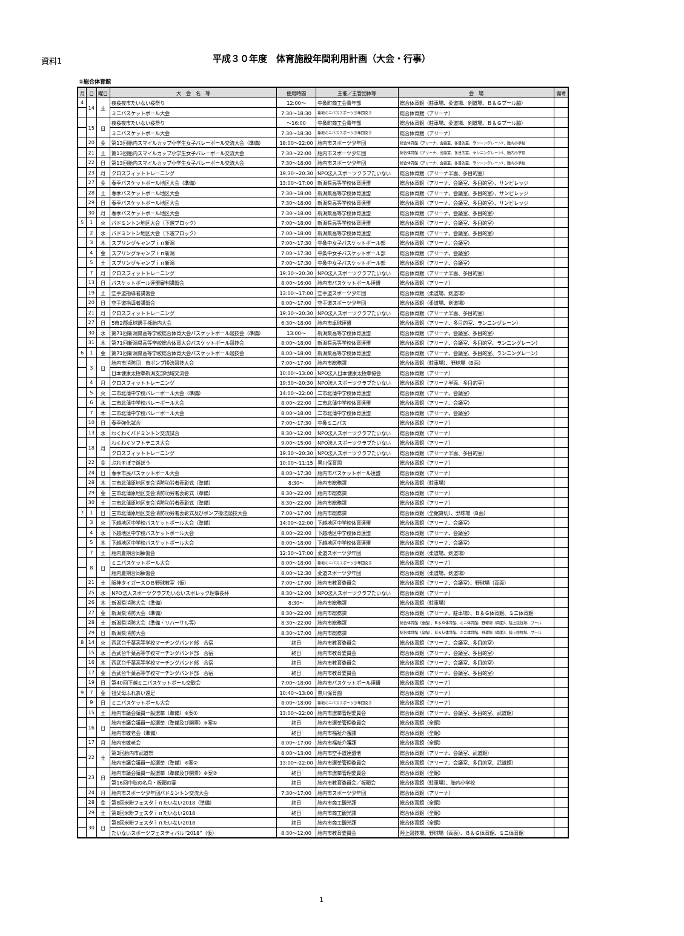資料1
平成３０年度　体育施設年間利用計画（大会・行事）
①総合体育館
| 月 | 日 | 曜日 | 大 会 名 等 | 使用時間 | 主催／主管団体等 | 会 場 | 備考 |
| --- | --- | --- | --- | --- | --- | --- | --- |
| 4 | 14 | 土 | 夜桜夜市たいない桜祭り | 12:00～ | 中条町商工会青年部 | 総合体育館（駐車場、柔道場、剣道場、Ｂ＆Ｇプール脇） | |
| | | | ミニバスケットボール大会 | 7:30～18:30 | 築地ミニバススポーツ少年団女子 | 総合体育館（アリーナ） | |
| | 15 | 日 | 夜桜夜市たいない桜祭り | ～16:00 | 中条町商工会青年部 | 総合体育館（駐車場、柔道場、剣道場、Ｂ＆Ｇプール脇） | |
| | | | ミニバスケットボール大会 | 7:30～18:30 | 築地ミニバススポーツ少年団女子 | 総合体育館（アリーナ） | |
| | 20 | 金 | 第13回胎内スマイルカップ小学生女子バレーボール交流大会（準備） | 18:00～22:00 | 胎内市スポーツ少年団 | 総合体育館（アリーナ、会議室、多目的室、ランニングレーン）、胎内小学校 | |
| | 21 | 土 | 第13回胎内スマイルカップ小学生女子バレーボール交流大会 | 7:30～22:00 | 胎内市スポーツ少年団 | 総合体育館（アリーナ、会議室、多目的室、ランニングレーン）、胎内小学校 | |
| | 22 | 日 | 第13回胎内スマイルカップ小学生女子バレーボール交流大会 | 7:30～18:00 | 胎内市スポーツ少年団 | 総合体育館（アリーナ、会議室、多目的室、ランニングレーン）、胎内小学校 | |
| | 23 | 月 | クロスフィットトレーニング | 19:30～20:30 | NPO法人スポーツクラブたいない | 総合体育館（アリーナ半面、多目的室） | |
| | 27 | 金 | 春季バスケットボール地区大会（準備） | 13:00～17:00 | 新潟県高等学校体育連盟 | 総合体育館（アリーナ、会議室、多目的室）、サンビレッジ | |
| | 28 | 土 | 春季バスケットボール地区大会 | 7:30～18:00 | 新潟県高等学校体育連盟 | 総合体育館（アリーナ、会議室、多目的室）、サンビレッジ | |
| | 29 | 日 | 春季バスケットボール地区大会 | 7:30～18:00 | 新潟県高等学校体育連盟 | 総合体育館（アリーナ、会議室、多目的室）、サンビレッジ | |
| | 30 | 月 | 春季バスケットボール地区大会 | 7:30～18:00 | 新潟県高等学校体育連盟 | 総合体育館（アリーナ、会議室、多目的室） | |
| 5 | 1 | 火 | バドミントン地区大会（下越ブロック） | 7:00～18:00 | 新潟県高等学校体育連盟 | 総合体育館（アリーナ、会議室、多目的室） | |
| | 2 | 水 | バドミントン地区大会（下越ブロック） | 7:00～18:00 | 新潟県高等学校体育連盟 | 総合体育館（アリーナ、会議室、多目的室） | |
| | 3 | 木 | スプリングキャンプｉｎ新潟 | 7:00～17:30 | 中条中女子バスケットボール部 | 総合体育館（アリーナ、会議室） | |
| | 4 | 金 | スプリングキャンプｉｎ新潟 | 7:00～17:30 | 中条中女子バスケットボール部 | 総合体育館（アリーナ、会議室） | |
| | 5 | 土 | スプリングキャンプｉｎ新潟 | 7:00～17:30 | 中条中女子バスケットボール部 | 総合体育館（アリーナ、会議室） | |
| | 7 | 月 | クロスフィットトレーニング | 19:30～20:30 | NPO法人スポーツクラブたいない | 総合体育館（アリーナ半面、多目的室） | |
| | 13 | 日 | バスケットボール連盟審判講習会 | 8:00～16:00 | 胎内市バスケットボール連盟 | 総合体育館（アリーナ） | |
| | 19 | 土 | 空手道指導者講習会 | 13:00～17:00 | 空手道スポーツ少年団 | 総合体育館（柔道場、剣道場） | |
| | 20 | 日 | 空手道指導者講習会 | 8:00～17:00 | 空手道スポーツ少年団 | 総合体育館（柔道場、剣道場） | |
| | 21 | 月 | クロスフィットトレーニング | 19:30～20:30 | NPO法人スポーツクラブたいない | 総合体育館（アリーナ半面、多目的室） | |
| | 27 | 日 | 5市2郡卓球選手権胎内大会 | 6:30～18:00 | 胎内市卓球連盟 | 総合体育館（アリーナ、多目的室、ランニングレーン） | |
| | 30 | 水 | 第71回新潟県高等学校総合体育大会バスケットボール競技会（準備） | 13:00～ | 新潟県高等学校体育連盟 | 総合体育館（アリーナ、会議室、多目的室） | |
| | 31 | 木 | 第71回新潟県高等学校総合体育大会バスケットボール競技会 | 8:00～18:00 | 新潟県高等学校体育連盟 | 総合体育館（アリーナ、会議室、多目的室、ランニングレーン） | |
| 6 | 1 | 金 | 第71回新潟県高等学校総合体育大会バスケットボール競技会 | 8:00～18:00 | 新潟県高等学校体育連盟 | 総合体育館（アリーナ、会議室、多目的室、ランニングレーン） | |
| | 3 | 日 | 胎内市消防団 市ポンプ操法競技大会 | 7:00～17:00 | 胎内市総務課 | 総合体育館（駐車場）、野球場（B面） | |
| | | | 日本健康太極拳新潟支部地域交流会 | 10:00～13:00 | NPO法人日本健康太極拳協会 | 総合体育館（アリーナ） | |
| | 4 | 月 | クロスフィットトレーニング | 19:30～20:30 | NPO法人スポーツクラブたいない | 総合体育館（アリーナ半面、多目的室） | |
| | 5 | 火 | 二市北蒲中学校バレーボール大会（準備） | 14:00～22:00 | 二市北蒲中学校体育連盟 | 総合体育館（アリーナ、会議室） | |
| | 6 | 水 | 二市北蒲中学校バレーボール大会 | 8:00～22:00 | 二市北蒲中学校体育連盟 | 総合体育館（アリーナ、会議室） | |
| | 7 | 木 | 二市北蒲中学校バレーボール大会 | 8:00～18:00 | 二市北蒲中学校体育連盟 | 総合体育館（アリーナ、会議室） | |
| | 10 | 日 | 春季強化試合 | 7:00～17:30 | 中条ミニバス | 総合体育館（アリーナ） | |
| | 13 | 水 | わくわくバドミントン交流試合 | 8:30～12:00 | NPO法人スポーツクラブたいない | 総合体育館（アリーナ） | |
| | 18 | 月 | わくわくソフトテニス大会 | 9:00～15:00 | NPO法人スポーツクラブたいない | 総合体育館（アリーナ） | |
| | | | クロスフィットトレーニング | 19:30～20:30 | NPO法人スポーツクラブたいない | 総合体育館（アリーナ半面、多目的室） | |
| | 22 | 金 | ぷれすぽで遊ぼう | 10:00～11:15 | 黒川保育園 | 総合体育館（アリーナ） | |
| | 24 | 日 | 春季市民バスケットボール大会 | 8:00～17:30 | 胎内市バスケットボール連盟 | 総合体育館（アリーナ） | |
| | 28 | 木 | 三市北蒲原地区支会消防功労者表彰式（準備） | 8:30～ | 胎内市総務課 | 総合体育館（駐車場） | |
| | 29 | 金 | 三市北蒲原地区支会消防功労者表彰式（準備） | 8:30～22:00 | 胎内市総務課 | 総合体育館（アリーナ） | |
| | 30 | 土 | 三市北蒲原地区支会消防功労者表彰式（準備） | 8:30～22:00 | 胎内市総務課 | 総合体育館（アリーナ） | |
| 7 | 1 | 日 | 三市北蒲原地区支会消防功労者表彰式及びポンプ操法競技大会 | 7:00～17:00 | 胎内市総務課 | 総合体育館（全館貸切）、野球場（B面） | |
| | 3 | 火 | 下越地区中学校バスケットボール大会（準備） | 14:00～22:00 | 下越地区中学校体育連盟 | 総合体育館（アリーナ、会議室） | |
| | 4 | 水 | 下越地区中学校バスケットボール大会 | 8:00～22:00 | 下越地区中学校体育連盟 | 総合体育館（アリーナ、会議室） | |
| | 5 | 木 | 下越地区中学校バスケットボール大会 | 8:00～18:00 | 下越地区中学校体育連盟 | 総合体育館（アリーナ、会議室） | |
| | 7 | 土 | 胎内夏期合同練習会 | 12:30～17:00 | 柔道スポーツ少年団 | 総合体育館（柔道場、剣道場） | |
| | 8 | 日 | ミニバスケットボール大会 | 8:00～18:00 | 築地ミニバススポーツ少年団女子 | 総合体育館（アリーナ） | |
| | | | 胎内夏期合同練習会 | 8:00～12:30 | 柔道スポーツ少年団 | 総合体育館（柔道場、剣道場） | |
| | 21 | 土 | 阪神タイガースＯＢ野球教室（仮） | 7:00～17:00 | 胎内市教育委員会 | 総合体育館（アリーナ、会議室）、野球場（両面） | |
| | 25 | 水 | NPO法人スポーツクラブたいないスポレック理事長杯 | 8:30～12:00 | NPO法人スポーツクラブたいない | 総合体育館（アリーナ） | |
| | 26 | 木 | 新潟県消防大会（準備） | 8:30～ | 胎内市総務課 | 総合体育館（駐車場） | |
| | 27 | 金 | 新潟県消防大会（準備） | 8:30～22:00 | 胎内市総務課 | 総合体育館（アリーナ、駐車場）、Ｂ＆Ｇ体育館、ミニ体育館 | |
| | 28 | 土 | 新潟県消防大会（準備・リハーサル等） | 8:30～22:00 | 胎内市総務課 | 総合体育館（全館）、Ｂ＆Ｇ体育館、ミニ体育館、野球場（両面）、陸上競技場、プール | |
| | 29 | 日 | 新潟県消防大会 | 8:30～17:00 | 胎内市総務課 | 総合体育館（全館）、Ｂ＆Ｇ体育館、ミニ体育館、野球場（両面）、陸上競技場、プール | |
| 8 | 14 | 火 | 西武台千葉高等学校マーチングバンド部 合宿 | 終日 | 胎内市教育委員会 | 総合体育館（アリーナ、会議室、多目的室） | |
| | 15 | 水 | 西武台千葉高等学校マーチングバンド部 合宿 | 終日 | 胎内市教育委員会 | 総合体育館（アリーナ、会議室、多目的室） | |
| | 16 | 木 | 西武台千葉高等学校マーチングバンド部 合宿 | 終日 | 胎内市教育委員会 | 総合体育館（アリーナ、会議室、多目的室） | |
| | 17 | 金 | 西武台千葉高等学校マーチングバンド部 合宿 | 終日 | 胎内市教育委員会 | 総合体育館（アリーナ、会議室、多目的室） | |
| | 19 | 日 | 第40回下越ミニバスケットボール交歓会 | 7:00～18:00 | 胎内市バスケットボール連盟 | 総合体育館（アリーナ） | |
| 9 | 7 | 金 | 祖父母ふれあい遠足 | 10:40～13:00 | 黒川保育園 | 総合体育館（アリーナ） | |
| | 9 | 日 | ミニバスケットボール大会 | 8:00～18:00 | 築地ミニバススポーツ少年団女子 | 総合体育館（アリーナ） | |
| | 15 | 土 | 胎内市議会議員一般選挙（準備）※案① | 13:00～22:00 | 胎内市選挙管理委員会 | 総合体育館（アリーナ、会議室、多目的室、武道館） | |
| | 16 | 日 | 胎内市議会議員一般選挙（準備及び開票）※案① | 終日 | 胎内市選挙管理委員会 | 総合体育館（全館） | |
| | | | 胎内市敬老会（準備） | 終日 | 胎内市福祉介護課 | 総合体育館（全館） | |
| | 17 | 月 | 胎内市敬老会 | 8:00～17:00 | 胎内市福祉介護課 | 総合体育館（全館） | |
| | 22 | 土 | 第3回胎内市武道祭 | 8:00～13:00 | 胎内市空手道連盟他 | 総合体育館（アリーナ、会議室、武道館） | |
| | | | 胎内市議会議員一般選挙（準備）※案② | 13:00～22:00 | 胎内市選挙管理委員会 | 総合体育館（アリーナ、会議室、多目的室、武道館） | |
| | 23 | 日 | 胎内市議会議員一般選挙（準備及び開票）※案② | 終日 | 胎内市選挙管理委員会 | 総合体育館（全館） | |
| | | | 第16回中秋の名月・板額の宴 | 終日 | 胎内市教育委員会／板額会 | 総合体育館（駐車場）、胎内小学校 | |
| | 24 | 月 | 胎内市スポーツ少年団バドミントン交流大会 | 7:30～17:00 | 胎内市スポーツ少年団 | 総合体育館（アリーナ） | |
| | 28 | 金 | 第8回米粉フェスタｉｎたいない2018（準備） | 終日 | 胎内市商工観光課 | 総合体育館（全館） | |
| | 29 | 土 | 第8回米粉フェスタｉｎたいない2018 | 終日 | 胎内市商工観光課 | 総合体育館（全館） | |
| | 30 | 日 | 第8回米粉フェスタｉｎたいない2018 | 終日 | 胎内市商工観光課 | 総合体育館（全館） | |
| | | | たいないスポーツフェスティバル“2018”（仮） | 8:30～12:00 | 胎内市教育委員会 | 陸上競技場、野球場（両面）、Ｂ＆Ｇ体育館、ミニ体育館 | |
1